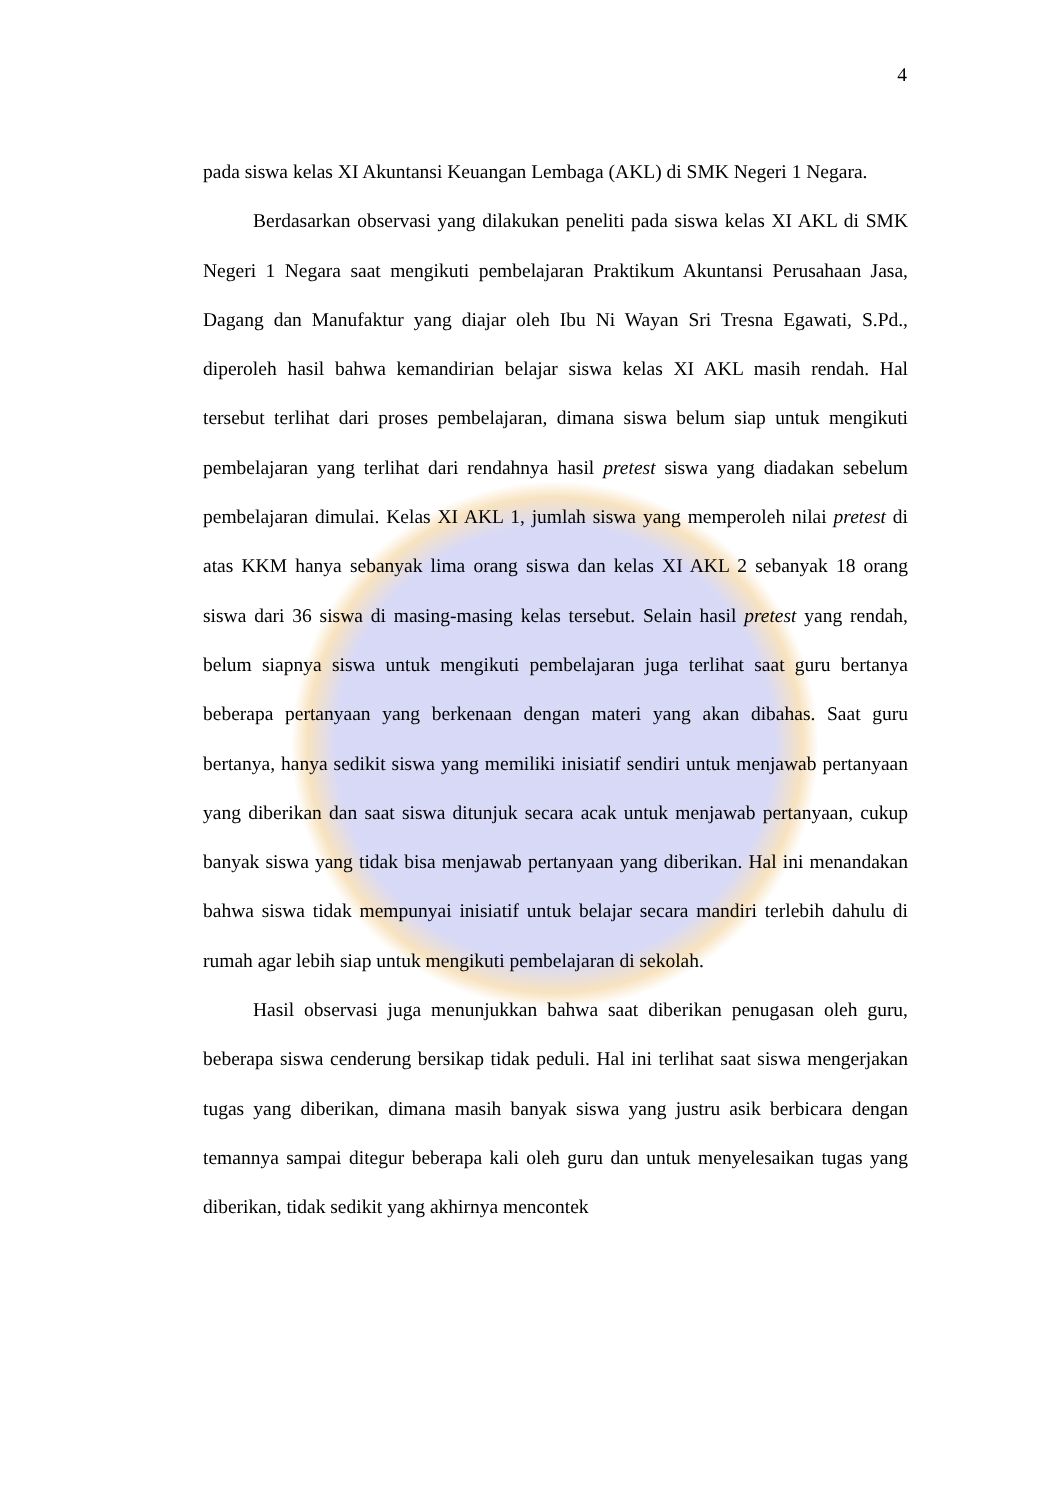4
pada siswa kelas XI Akuntansi Keuangan Lembaga (AKL) di SMK Negeri 1 Negara.
Berdasarkan observasi yang dilakukan peneliti pada siswa kelas XI AKL di SMK Negeri 1 Negara saat mengikuti pembelajaran Praktikum Akuntansi Perusahaan Jasa, Dagang dan Manufaktur yang diajar oleh Ibu Ni Wayan Sri Tresna Egawati, S.Pd., diperoleh hasil bahwa kemandirian belajar siswa kelas XI AKL masih rendah. Hal tersebut terlihat dari proses pembelajaran, dimana siswa belum siap untuk mengikuti pembelajaran yang terlihat dari rendahnya hasil pretest siswa yang diadakan sebelum pembelajaran dimulai. Kelas XI AKL 1, jumlah siswa yang memperoleh nilai pretest di atas KKM hanya sebanyak lima orang siswa dan kelas XI AKL 2 sebanyak 18 orang siswa dari 36 siswa di masing-masing kelas tersebut. Selain hasil pretest yang rendah, belum siapnya siswa untuk mengikuti pembelajaran juga terlihat saat guru bertanya beberapa pertanyaan yang berkenaan dengan materi yang akan dibahas. Saat guru bertanya, hanya sedikit siswa yang memiliki inisiatif sendiri untuk menjawab pertanyaan yang diberikan dan saat siswa ditunjuk secara acak untuk menjawab pertanyaan, cukup banyak siswa yang tidak bisa menjawab pertanyaan yang diberikan. Hal ini menandakan bahwa siswa tidak mempunyai inisiatif untuk belajar secara mandiri terlebih dahulu di rumah agar lebih siap untuk mengikuti pembelajaran di sekolah.
Hasil observasi juga menunjukkan bahwa saat diberikan penugasan oleh guru, beberapa siswa cenderung bersikap tidak peduli. Hal ini terlihat saat siswa mengerjakan tugas yang diberikan, dimana masih banyak siswa yang justru asik berbicara dengan temannya sampai ditegur beberapa kali oleh guru dan untuk menyelesaikan tugas yang diberikan, tidak sedikit yang akhirnya mencontek